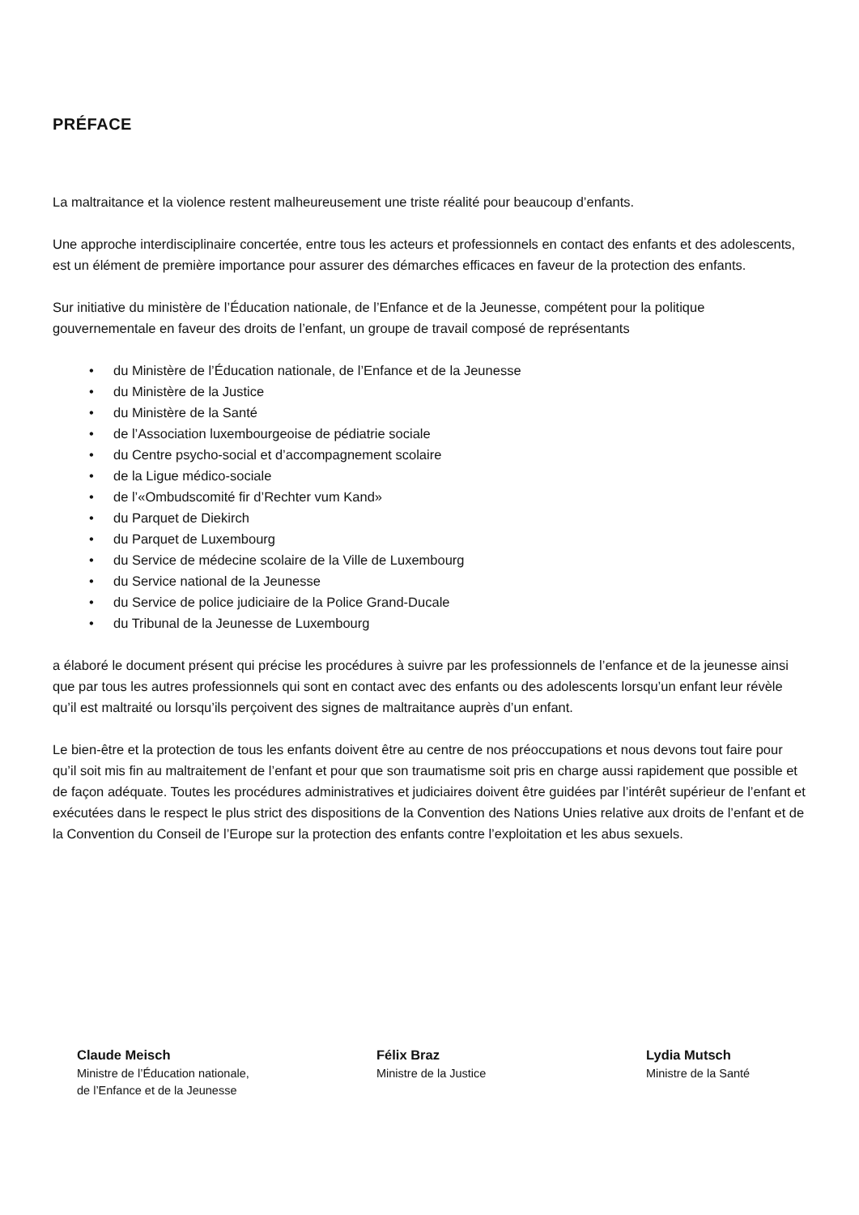PRÉFACE
La maltraitance et la violence restent malheureusement une triste réalité pour beaucoup d’enfants.
Une approche interdisciplinaire concertée, entre tous les acteurs et professionnels en contact des enfants et des adolescents, est un élément de première importance pour assurer des démarches efficaces en faveur de la protection des enfants.
Sur initiative du ministère de l’Éducation nationale, de l’Enfance et de la Jeunesse, compétent pour la politique gouvernementale en faveur des droits de l’enfant, un groupe de travail composé de représentants
• du Ministère de l’Éducation nationale, de l’Enfance et de la Jeunesse
• du Ministère de la Justice
• du Ministère de la Santé
• de l’Association luxembourgeoise de pédiatrie sociale
• du Centre psycho-social et d’accompagnement scolaire
• de la Ligue médico-sociale
• de l’«Ombudscomité fir d’Rechter vum Kand»
• du Parquet de Diekirch
• du Parquet de Luxembourg
• du Service de médecine scolaire de la Ville de Luxembourg
• du Service national de la Jeunesse
• du Service de police judiciaire de la Police Grand-Ducale
• du Tribunal de la Jeunesse de Luxembourg
a élaboré le document présent qui précise les procédures à suivre par les professionnels de l’enfance et de la jeunesse ainsi que par tous les autres professionnels qui sont en contact avec des enfants ou des adolescents lorsqu’un enfant leur révèle qu’il est maltraité ou lorsqu’ils perçoivent des signes de maltraitance auprès d’un enfant.
Le bien-être et la protection de tous les enfants doivent être au centre de nos préoccupations et nous devons tout faire pour qu’il soit mis fin au maltraitement de l’enfant et pour que son traumatisme soit pris en charge aussi rapidement que possible et de façon adéquate. Toutes les procédures administratives et judiciaires doivent être guidées par l’intérêt supérieur de l’enfant et exécutées dans le respect le plus strict des dispositions de la Convention des Nations Unies relative aux droits de l’enfant et de la Convention du Conseil de l’Europe sur la protection des enfants contre l’exploitation et les abus sexuels.
Claude Meisch
Ministre de l’Éducation nationale,
de l’Enfance et de la Jeunesse
Félix Braz
Ministre de la Justice
Lydia Mutsch
Ministre de la Santé